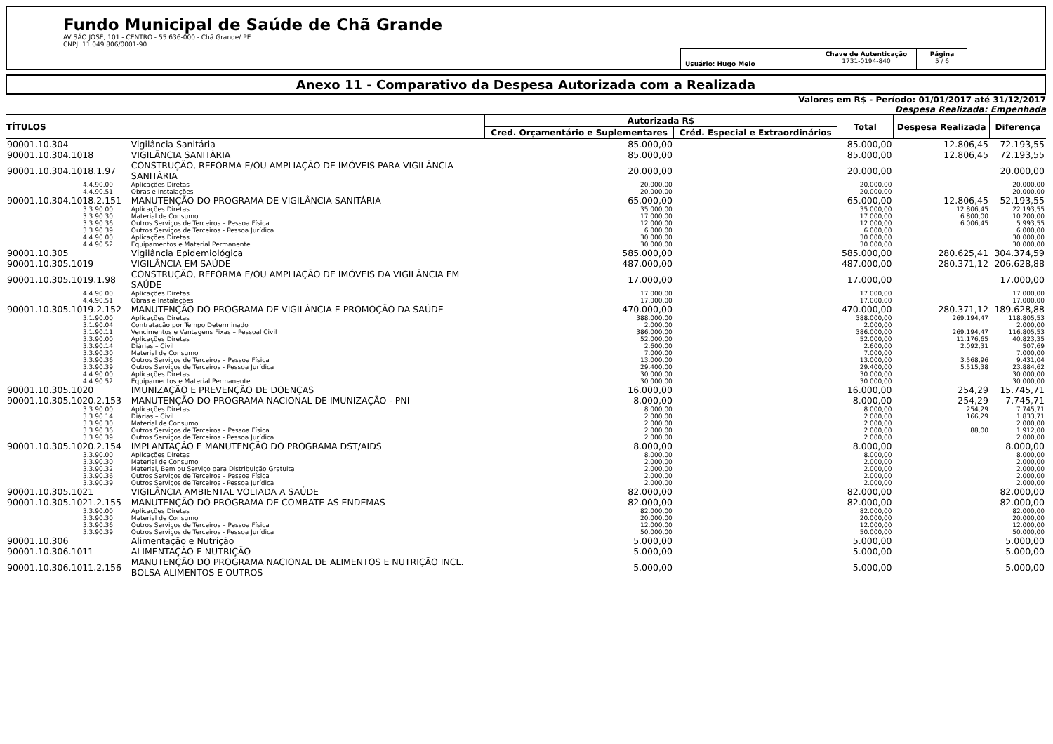Fundo Municipal de Saúde de Chã Grande
AV SÃO JOSÉ, 101 - CENTRO - 55.636-000 - Chã Grande/ PE
CNPJ: 11.049.806/0001-90
Usuário: Hugo Melo
Chave de Autenticação
1731-0194-840
Página
5 / 6
Anexo 11 - Comparativo da Despesa Autorizada com a Realizada
Valores em R$ - Período: 01/01/2017 até 31/12/2017
Despesa Realizada: Empenhada
| TÍTULOS | | Autorizada R$ | | Total | Despesa Realizada | Diferença |
| --- | --- | --- | --- | --- | --- | --- |
| | | Cred. Orçamentário e Suplementares | Créd. Especial e Extraordinários | | | |
| 90001.10.304 | Vigilância Sanitária | 85.000,00 | | 85.000,00 | 12.806,45 | 72.193,55 |
| 90001.10.304.1018 | VIGILÂNCIA SANITÁRIA | 85.000,00 | | 85.000,00 | 12.806,45 | 72.193,55 |
| 90001.10.304.1018.1.97 | CONSTRUÇÃO, REFORMA E/OU AMPLIAÇÃO DE IMÓVEIS PARA VIGILÂNCIA SANITÁRIA | 20.000,00 | | 20.000,00 | | 20.000,00 |
| 4.4.90.00 | Aplicações Diretas | 20.000,00 | | 20.000,00 | | 20.000,00 |
| 4.4.90.51 | Obras e Instalações | 20.000,00 | | 20.000,00 | | 20.000,00 |
| 90001.10.304.1018.2.151 | MANUTENÇÃO DO PROGRAMA DE VIGILÂNCIA SANITÁRIA | 65.000,00 | | 65.000,00 | 12.806,45 | 52.193,55 |
| 3.3.90.00 | Aplicações Diretas | 35.000,00 | | 35.000,00 | 12.806,45 | 22.193,55 |
| 3.3.90.30 | Material de Consumo | 17.000,00 | | 17.000,00 | 6.800,00 | 10.200,00 |
| 3.3.90.36 | Outros Serviços de Terceiros – Pessoa Física | 12.000,00 | | 12.000,00 | 6.006,45 | 5.993,55 |
| 3.3.90.39 | Outros Serviços de Terceiros - Pessoa Jurídica | 6.000,00 | | 6.000,00 | | 6.000,00 |
| 4.4.90.00 | Aplicações Diretas | 30.000,00 | | 30.000,00 | | 30.000,00 |
| 4.4.90.52 | Equipamentos e Material Permanente | 30.000,00 | | 30.000,00 | | 30.000,00 |
| 90001.10.305 | Vigilância Epidemiológica | 585.000,00 | | 585.000,00 | 280.625,41 | 304.374,59 |
| 90001.10.305.1019 | VIGILÂNCIA EM SAÚDE | 487.000,00 | | 487.000,00 | 280.371,12 | 206.628,88 |
| 90001.10.305.1019.1.98 | CONSTRUÇÃO, REFORMA E/OU AMPLIAÇÃO DE IMÓVEIS DA VIGILÂNCIA EM SAÚDE | 17.000,00 | | 17.000,00 | | 17.000,00 |
| 4.4.90.00 | Aplicações Diretas | 17.000,00 | | 17.000,00 | | 17.000,00 |
| 4.4.90.51 | Obras e Instalações | 17.000,00 | | 17.000,00 | | 17.000,00 |
| 90001.10.305.1019.2.152 | MANUTENÇÃO DO PROGRAMA DE VIGILÂNCIA E PROMOÇÃO DA SAÚDE | 470.000,00 | | 470.000,00 | 280.371,12 | 189.628,88 |
| 3.1.90.00 | Aplicações Diretas | 388.000,00 | | 388.000,00 | 269.194,47 | 118.805,53 |
| 3.1.90.04 | Contratação por Tempo Determinado | 2.000,00 | | 2.000,00 | | 2.000,00 |
| 3.1.90.11 | Vencimentos e Vantagens Fixas – Pessoal Civil | 386.000,00 | | 386.000,00 | 269.194,47 | 116.805,53 |
| 3.3.90.00 | Aplicações Diretas | 52.000,00 | | 52.000,00 | 11.176,65 | 40.823,35 |
| 3.3.90.14 | Diárias – Civil | 2.600,00 | | 2.600,00 | 2.092,31 | 507,69 |
| 3.3.90.30 | Material de Consumo | 7.000,00 | | 7.000,00 | | 7.000,00 |
| 3.3.90.36 | Outros Serviços de Terceiros – Pessoa Física | 13.000,00 | | 13.000,00 | 3.568,96 | 9.431,04 |
| 3.3.90.39 | Outros Serviços de Terceiros - Pessoa Jurídica | 29.400,00 | | 29.400,00 | 5.515,38 | 23.884,62 |
| 4.4.90.00 | Aplicações Diretas | 30.000,00 | | 30.000,00 | | 30.000,00 |
| 4.4.90.52 | Equipamentos e Material Permanente | 30.000,00 | | 30.000,00 | | 30.000,00 |
| 90001.10.305.1020 | IMUNIZAÇÃO E PREVENÇÃO DE DOENÇAS | 16.000,00 | | 16.000,00 | 254,29 | 15.745,71 |
| 90001.10.305.1020.2.153 | MANUTENÇÃO DO PROGRAMA NACIONAL DE IMUNIZAÇÃO - PNI | 8.000,00 | | 8.000,00 | 254,29 | 7.745,71 |
| 3.3.90.00 | Aplicações Diretas | 8.000,00 | | 8.000,00 | 254,29 | 7.745,71 |
| 3.3.90.14 | Diárias – Civil | 2.000,00 | | 2.000,00 | 166,29 | 1.833,71 |
| 3.3.90.30 | Material de Consumo | 2.000,00 | | 2.000,00 | | 2.000,00 |
| 3.3.90.36 | Outros Serviços de Terceiros – Pessoa Física | 2.000,00 | | 2.000,00 | 88,00 | 1.912,00 |
| 3.3.90.39 | Outros Serviços de Terceiros - Pessoa Jurídica | 2.000,00 | | 2.000,00 | | 2.000,00 |
| 90001.10.305.1020.2.154 | IMPLANTAÇÃO E MANUTENÇÃO DO PROGRAMA DST/AIDS | 8.000,00 | | 8.000,00 | | 8.000,00 |
| 3.3.90.00 | Aplicações Diretas | 8.000,00 | | 8.000,00 | | 8.000,00 |
| 3.3.90.30 | Material de Consumo | 2.000,00 | | 2.000,00 | | 2.000,00 |
| 3.3.90.32 | Material, Bem ou Serviço para Distribuição Gratuita | 2.000,00 | | 2.000,00 | | 2.000,00 |
| 3.3.90.36 | Outros Serviços de Terceiros – Pessoa Física | 2.000,00 | | 2.000,00 | | 2.000,00 |
| 3.3.90.39 | Outros Serviços de Terceiros - Pessoa Jurídica | 2.000,00 | | 2.000,00 | | 2.000,00 |
| 90001.10.305.1021 | VIGILÂNCIA AMBIENTAL VOLTADA A SAÚDE | 82.000,00 | | 82.000,00 | | 82.000,00 |
| 90001.10.305.1021.2.155 | MANUTENÇÃO DO PROGRAMA DE COMBATE AS ENDEMAS | 82.000,00 | | 82.000,00 | | 82.000,00 |
| 3.3.90.00 | Aplicações Diretas | 82.000,00 | | 82.000,00 | | 82.000,00 |
| 3.3.90.30 | Material de Consumo | 20.000,00 | | 20.000,00 | | 20.000,00 |
| 3.3.90.36 | Outros Serviços de Terceiros – Pessoa Física | 12.000,00 | | 12.000,00 | | 12.000,00 |
| 3.3.90.39 | Outros Serviços de Terceiros - Pessoa Jurídica | 50.000,00 | | 50.000,00 | | 50.000,00 |
| 90001.10.306 | Alimentação e Nutrição | 5.000,00 | | 5.000,00 | | 5.000,00 |
| 90001.10.306.1011 | ALIMENTAÇÃO E NUTRIÇÃO | 5.000,00 | | 5.000,00 | | 5.000,00 |
| 90001.10.306.1011.2.156 | MANUTENÇÃO DO PROGRAMA NACIONAL DE ALIMENTOS E NUTRIÇÃO INCL. BOLSA ALIMENTOS E OUTROS | 5.000,00 | | 5.000,00 | | 5.000,00 |